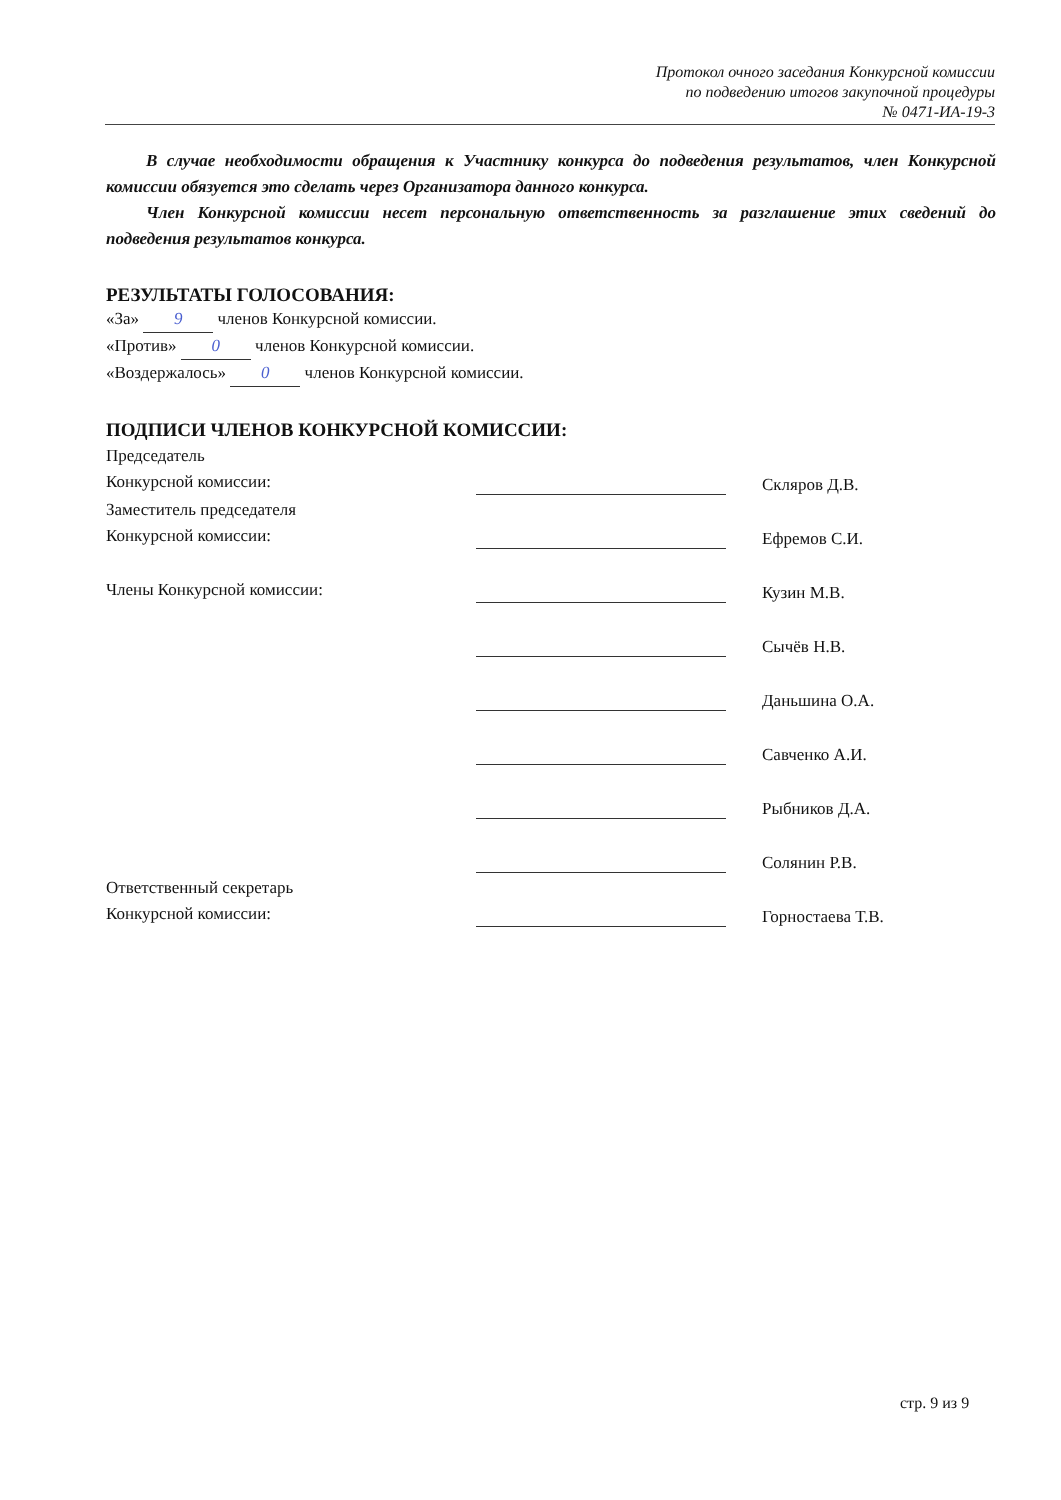Протокол очного заседания Конкурсной комиссии
по подведению итогов закупочной процедуры
№ 0471-ИА-19-3
В случае необходимости обращения к Участнику конкурса до подведения результатов, член Конкурсной комиссии обязуется это сделать через Организатора данного конкурса.
Член Конкурсной комиссии несет персональную ответственность за разглашение этих сведений до подведения результатов конкурса.
РЕЗУЛЬТАТЫ ГОЛОСОВАНИЯ:
«За» 9 членов Конкурсной комиссии.
«Против» 0 членов Конкурсной комиссии.
«Воздержалось» 0 членов Конкурсной комиссии.
ПОДПИСИ ЧЛЕНОВ КОНКУРСНОЙ КОМИССИИ:
| Председатель Конкурсной комиссии: | | Скляров Д.В. |
| Заместитель председателя Конкурсной комиссии: | | Ефремов С.И. |
| Члены Конкурсной комиссии: | | Кузин М.В. |
| | | Сычёв Н.В. |
| | | Даньшина О.А. |
| | | Савченко А.И. |
| | | Рыбников Д.А. |
| | | Солянин Р.В. |
| Ответственный секретарь Конкурсной комиссии: | | Горностаева Т.В. |
стр. 9 из 9